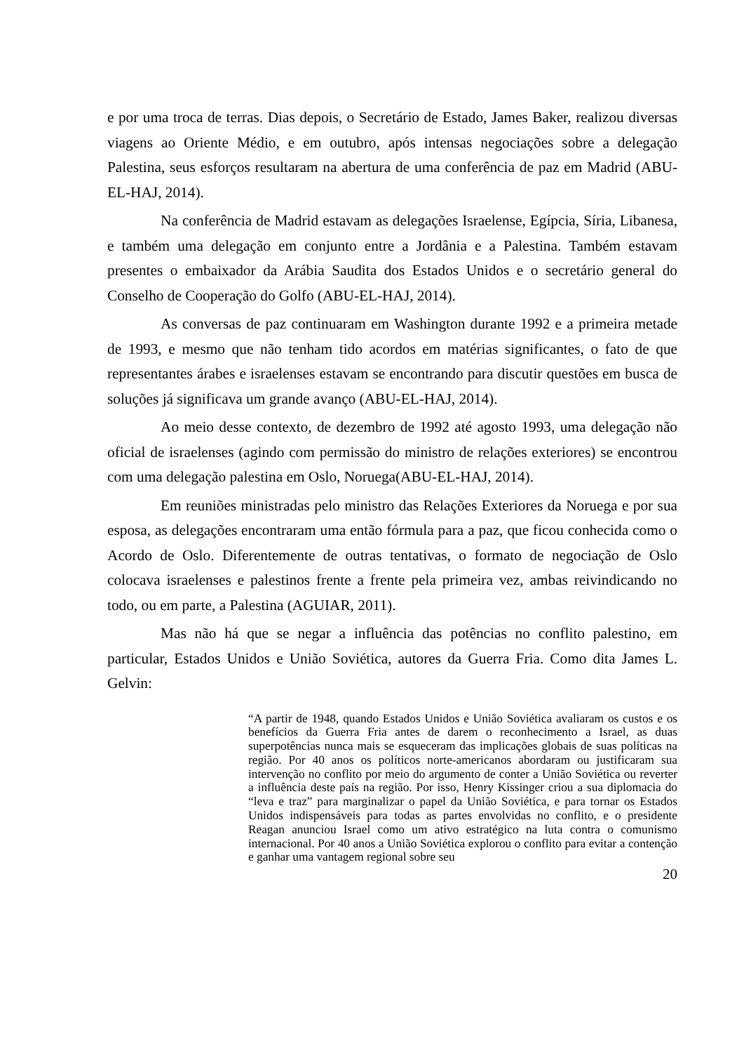e por uma troca de terras. Dias depois, o Secretário de Estado, James Baker, realizou diversas viagens ao Oriente Médio, e em outubro, após intensas negociações sobre a delegação Palestina, seus esforços resultaram na abertura de uma conferência de paz em Madrid (ABU-EL-HAJ, 2014).
Na conferência de Madrid estavam as delegações Israelense, Egípcia, Síria, Libanesa, e também uma delegação em conjunto entre a Jordânia e a Palestina. Também estavam presentes o embaixador da Arábia Saudita dos Estados Unidos e o secretário general do Conselho de Cooperação do Golfo (ABU-EL-HAJ, 2014).
As conversas de paz continuaram em Washington durante 1992 e a primeira metade de 1993, e mesmo que não tenham tido acordos em matérias significantes, o fato de que representantes árabes e israelenses estavam se encontrando para discutir questões em busca de soluções já significava um grande avanço (ABU-EL-HAJ, 2014).
Ao meio desse contexto, de dezembro de 1992 até agosto 1993, uma delegação não oficial de israelenses (agindo com permissão do ministro de relações exteriores) se encontrou com uma delegação palestina em Oslo, Noruega(ABU-EL-HAJ, 2014).
Em reuniões ministradas pelo ministro das Relações Exteriores da Noruega e por sua esposa, as delegações encontraram uma então fórmula para a paz, que ficou conhecida como o Acordo de Oslo. Diferentemente de outras tentativas, o formato de negociação de Oslo colocava israelenses e palestinos frente a frente pela primeira vez, ambas reivindicando no todo, ou em parte, a Palestina (AGUIAR, 2011).
Mas não há que se negar a influência das potências no conflito palestino, em particular, Estados Unidos e União Soviética, autores da Guerra Fria. Como dita James L. Gelvin:
“A partir de 1948, quando Estados Unidos e União Soviética avaliaram os custos e os benefícios da Guerra Fria antes de darem o reconhecimento a Israel, as duas superpotências nunca mais se esqueceram das implicações globais de suas políticas na região. Por 40 anos os políticos norte-americanos abordaram ou justificaram sua intervenção no conflito por meio do argumento de conter a União Soviética ou reverter a influência deste país na região. Por isso, Henry Kissinger criou a sua diplomacia do “leva e traz” para marginalizar o papel da União Soviética, e para tornar os Estados Unidos indispensáveis para todas as partes envolvidas no conflito, e o presidente Reagan anunciou Israel como um ativo estratégico na luta contra o comunismo internacional. Por 40 anos a União Soviética explorou o conflito para evitar a contenção e ganhar uma vantagem regional sobre seu
20